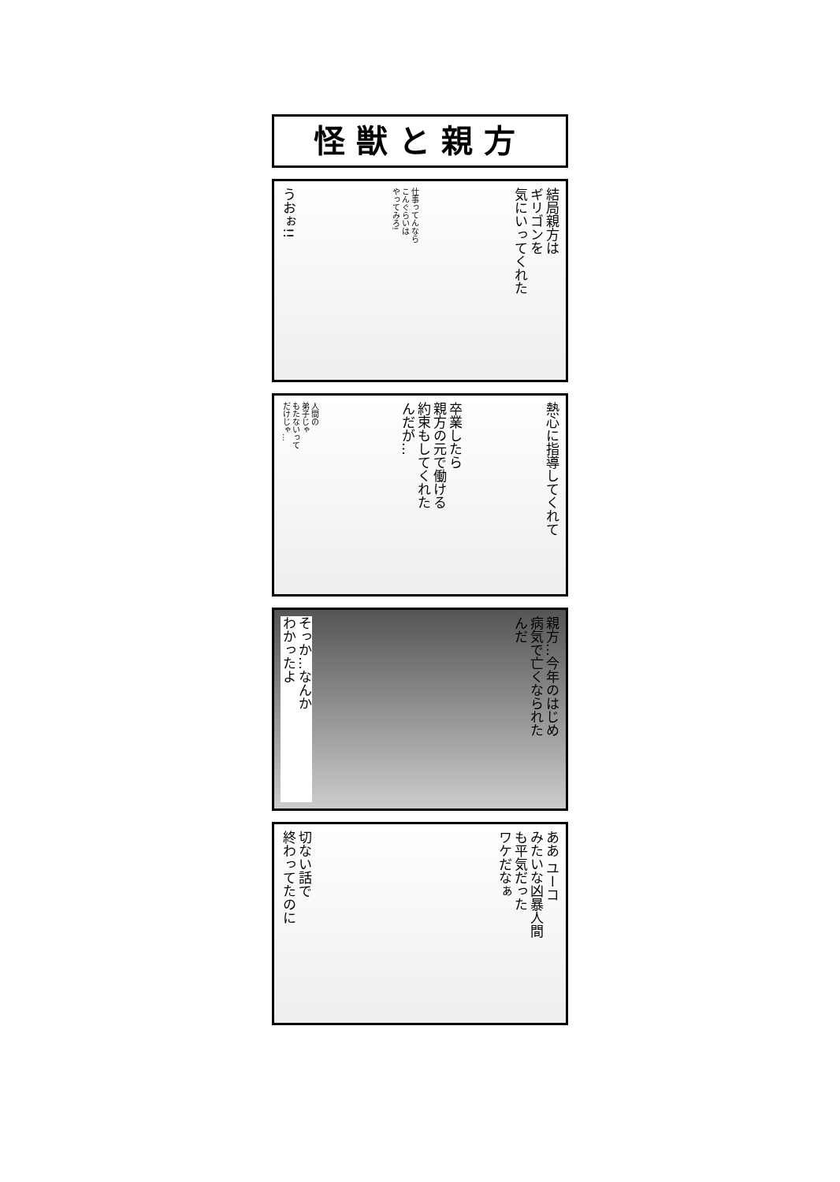怪獣と親方
結局親方は
ギリゴンを
気にいってくれた
仕事ってんなら
こんぐらいは
やってみろ!
うおぉ!!
熱心に指導してくれて
卒業したら
親方の元で働ける
約束もしてくれた
んだが…
人間の
弟子じゃ
もたないって
だけじゃ…
親方…今年のはじめ
病気で亡くなられた
んだ
そっか…なんか
わかったよ
ああ ユーコ
みたいな凶暴人間
も平気だった
ワケだなぁ
切ない話で
終わってたのに